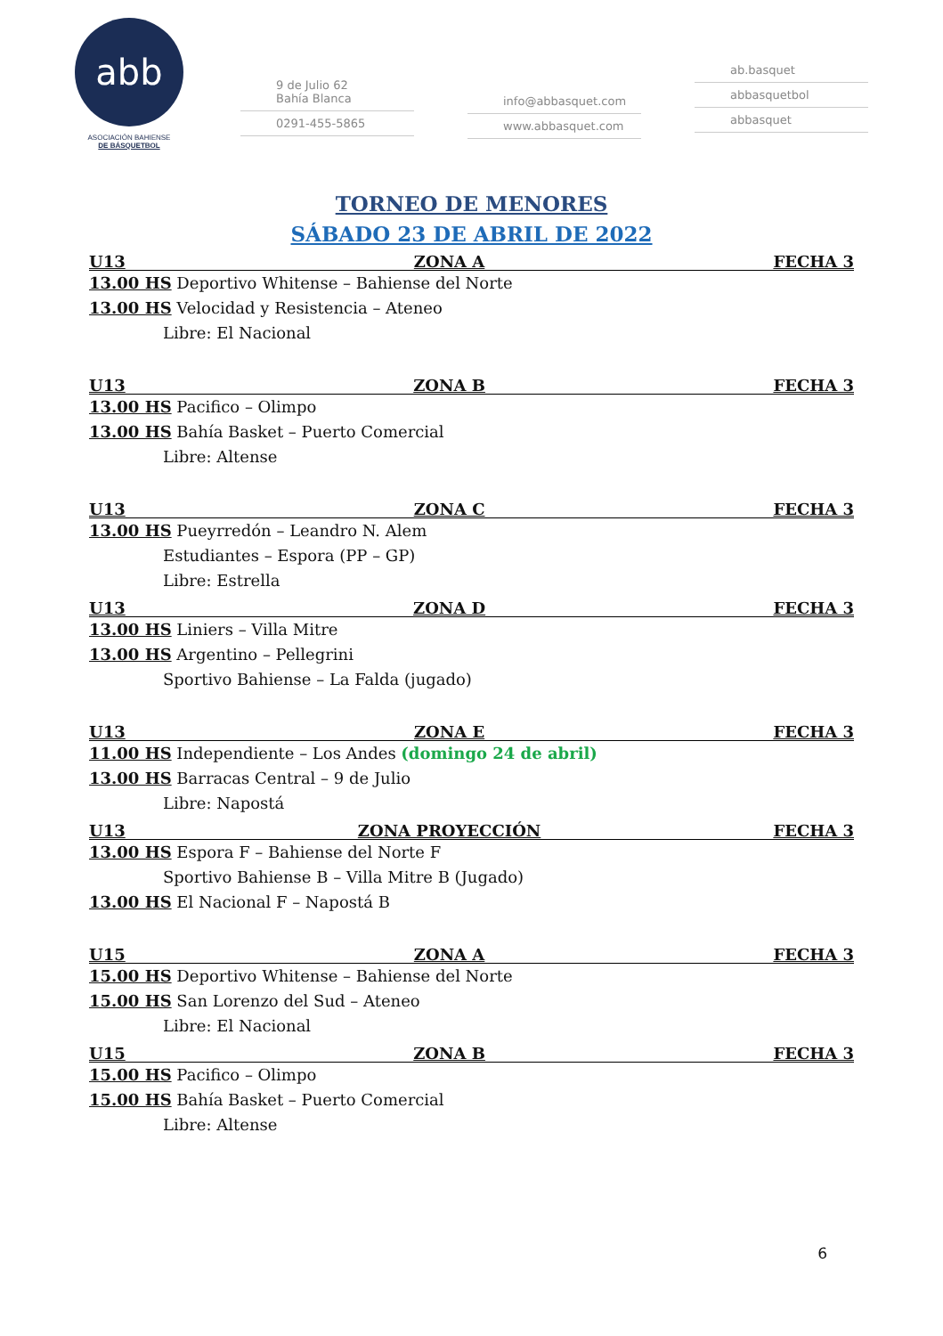abb
ASOCIACIÓN BAHIENSE
DE BÁSQUETBOL
9 de Julio 62
Bahía Blanca
0291-455-5865
info@abbasquet.com
www.abbasquet.com
ab.basquet
abbasquetbol
abbasquet
TORNEO DE MENORES
SÁBADO 23 DE ABRIL DE 2022
U13 ZONA A FECHA 3
13.00 HS Deportivo Whitense – Bahiense del Norte
13.00 HS Velocidad y Resistencia – Ateneo
Libre: El Nacional
U13 ZONA B FECHA 3
13.00 HS Pacifico – Olimpo
13.00 HS Bahía Basket – Puerto Comercial
Libre: Altense
U13 ZONA C FECHA 3
13.00 HS Pueyrredón – Leandro N. Alem
Estudiantes – Espora (PP – GP)
Libre: Estrella
U13 ZONA D FECHA 3
13.00 HS Liniers – Villa Mitre
13.00 HS Argentino – Pellegrini
Sportivo Bahiense – La Falda (jugado)
U13 ZONA E FECHA 3
11.00 HS Independiente – Los Andes (domingo 24 de abril)
13.00 HS Barracas Central – 9 de Julio
Libre: Napostá
U13 ZONA PROYECCIÓN FECHA 3
13.00 HS Espora F – Bahiense del Norte F
Sportivo Bahiense B – Villa Mitre B (Jugado)
13.00 HS El Nacional F – Napostá B
U15 ZONA A FECHA 3
15.00 HS Deportivo Whitense – Bahiense del Norte
15.00 HS San Lorenzo del Sud – Ateneo
Libre: El Nacional
U15 ZONA B FECHA 3
15.00 HS Pacifico – Olimpo
15.00 HS Bahía Basket – Puerto Comercial
Libre: Altense
6